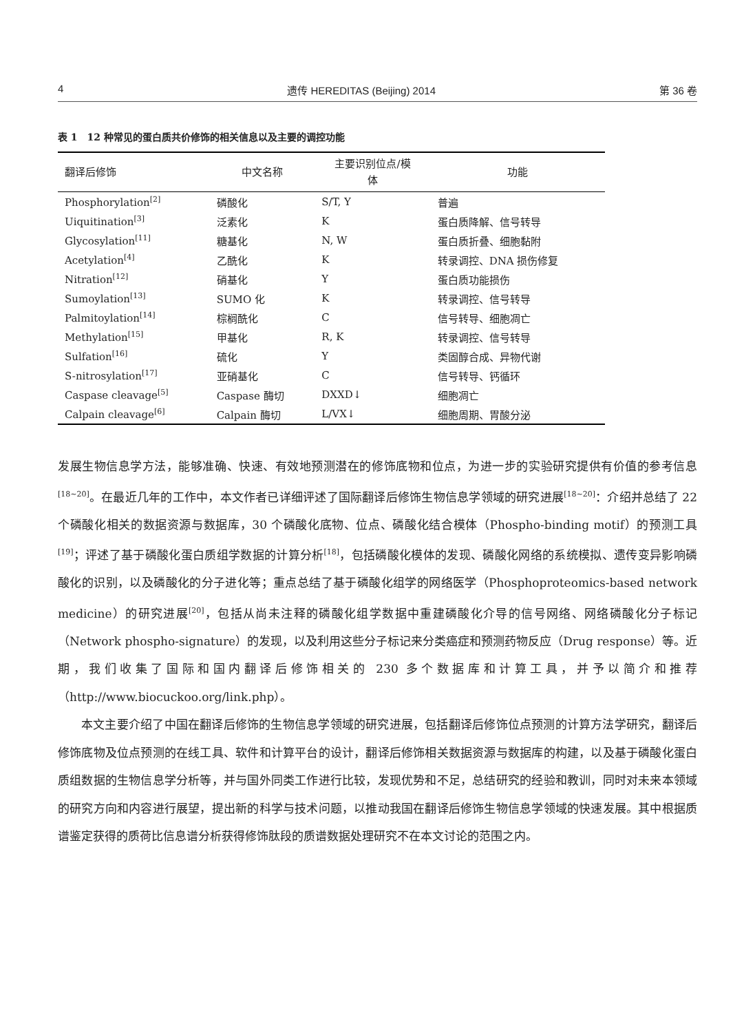4 遗传 HEREDITAS (Beijing) 2014 第 36 卷
表 1　12 种常见的蛋白质共价修饰的相关信息以及主要的调控功能
| 翻译后修饰 | 中文名称 | 主要识别位点/模 体 | 功能 |
| --- | --- | --- | --- |
| Phosphorylation<sup>[2]</sup> | 磷酸化 | S/T, Y | 普遍 |
| Uiquitination<sup>[3]</sup> | 泛素化 | K | 蛋白质降解、信号转导 |
| Glycosylation<sup>[11]</sup> | 糖基化 | N, W | 蛋白质折叠、细胞黏附 |
| Acetylation<sup>[4]</sup> | 乙酰化 | K | 转录调控、DNA 损伤修复 |
| Nitration<sup>[12]</sup> | 硝基化 | Y | 蛋白质功能损伤 |
| Sumoylation<sup>[13]</sup> | SUMO 化 | K | 转录调控、信号转导 |
| Palmitoylation<sup>[14]</sup> | 棕榈酰化 | C | 信号转导、细胞凋亡 |
| Methylation<sup>[15]</sup> | 甲基化 | R, K | 转录调控、信号转导 |
| Sulfation<sup>[16]</sup> | 硫化 | Y | 类固醇合成、异物代谢 |
| S-nitrosylation<sup>[17]</sup> | 亚硝基化 | C | 信号转导、钙循环 |
| Caspase cleavage<sup>[5]</sup> | Caspase 酶切 | DXXD↓ | 细胞凋亡 |
| Calpain cleavage<sup>[6]</sup> | Calpain 酶切 | L/VX↓ | 细胞周期、胃酸分泌 |
发展生物信息学方法，能够准确、快速、有效地预测潜在的修饰底物和位点，为进一步的实验研究提供有价值的参考信息<sup>[18~20]</sup>。在最近几年的工作中，本文作者已详细评述了国际翻译后修饰生物信息学领域的研究进展<sup>[18~20]</sup>：介绍并总结了 22 个磷酸化相关的数据资源与数据库，30 个磷酸化底物、位点、磷酸化结合模体（Phospho-binding motif）的预测工具<sup>[19]</sup>；评述了基于磷酸化蛋白质组学数据的计算分析<sup>[18]</sup>，包括磷酸化模体的发现、磷酸化网络的系统模拟、遗传变异影响磷酸化的识别，以及磷酸化的分子进化等；重点总结了基于磷酸化组学的网络医学（Phosphoproteomics-based network medicine）的研究进展<sup>[20]</sup>，包括从尚未注释的磷酸化组学数据中重建磷酸化介导的信号网络、网络磷酸化分子标记（Network phospho-signature）的发现，以及利用这些分子标记来分类癌症和预测药物反应（Drug response）等。近期，我们收集了国际和国内翻译后修饰相关的 230 多个数据库和计算工具，并予以简介和推荐（http://www.biocuckoo.org/link.php）。
本文主要介绍了中国在翻译后修饰的生物信息学领域的研究进展，包括翻译后修饰位点预测的计算方法学研究，翻译后修饰底物及位点预测的在线工具、软件和计算平台的设计，翻译后修饰相关数据资源与数据库的构建，以及基于磷酸化蛋白质组数据的生物信息学分析等，并与国外同类工作进行比较，发现优势和不足，总结研究的经验和教训，同时对未来本领域的研究方向和内容进行展望，提出新的科学与技术问题，以推动我国在翻译后修饰生物信息学领域的快速发展。其中根据质谱鉴定获得的质荷比信息谱分析获得修饰肽段的质谱数据处理研究不在本文讨论的范围之内。